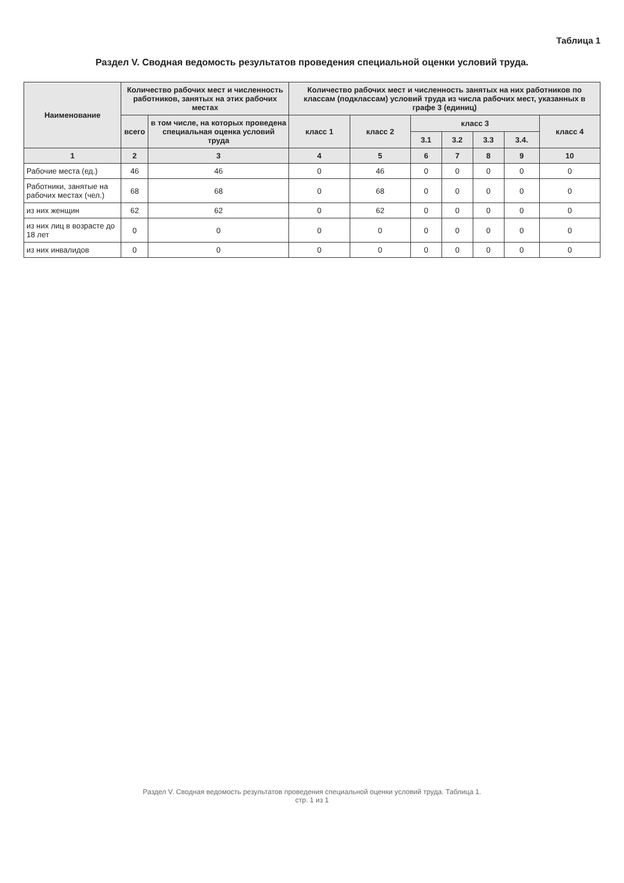Таблица 1
Раздел V. Сводная ведомость результатов проведения специальной оценки условий труда.
| Наименование | Количество рабочих мест и численность работников, занятых на этих рабочих местах | | Количество рабочих мест и численность занятых на них работников по классам (подклассам) условий труда из числа рабочих мест, указанных в графе 3 (единиц) | | | | | | |
| --- | --- | --- | --- | --- | --- | --- | --- | --- | --- |
| | всего | в том числе, на которых проведена специальная оценка условий труда | класс 1 | класс 2 | класс 3 | | | | класс 4 |
| | | | | | 3.1 | 3.2 | 3.3 | 3.4. | |
| 1 | 2 | 3 | 4 | 5 | 6 | 7 | 8 | 9 | 10 |
| Рабочие места (ед.) | 46 | 46 | 0 | 46 | 0 | 0 | 0 | 0 | 0 |
| Работники, занятые на рабочих местах (чел.) | 68 | 68 | 0 | 68 | 0 | 0 | 0 | 0 | 0 |
| из них женщин | 62 | 62 | 0 | 62 | 0 | 0 | 0 | 0 | 0 |
| из них лиц в возрасте до 18 лет | 0 | 0 | 0 | 0 | 0 | 0 | 0 | 0 | 0 |
| из них инвалидов | 0 | 0 | 0 | 0 | 0 | 0 | 0 | 0 | 0 |
Раздел V. Сводная ведомость результатов проведения специальной оценки условий труда. Таблица 1.
стр. 1 из 1